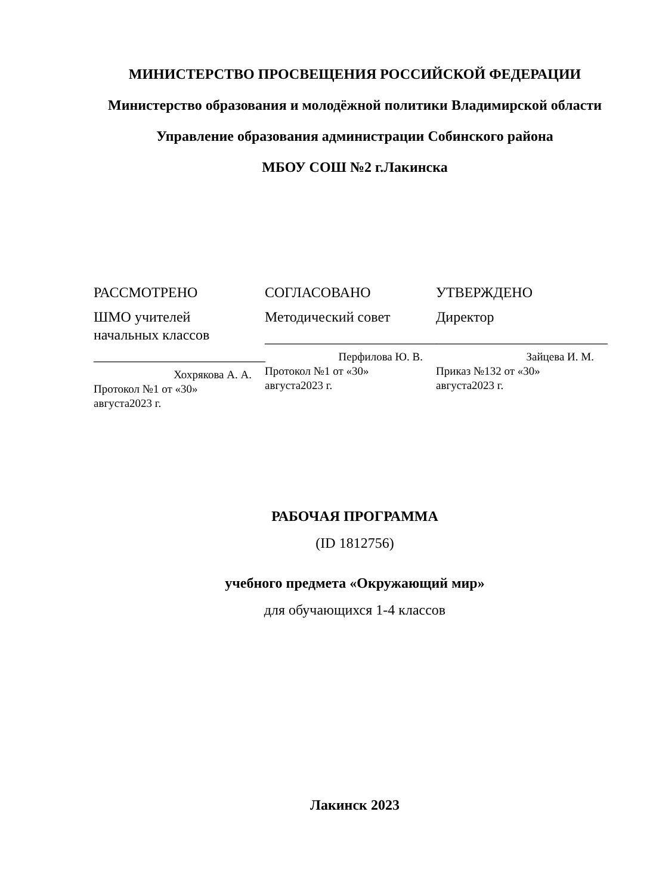МИНИСТЕРСТВО ПРОСВЕЩЕНИЯ РОССИЙСКОЙ ФЕДЕРАЦИИ
Министерство образования и молодёжной политики Владимирской области
Управление образования администрации Собинского района
МБОУ СОШ №2 г.Лакинска
РАССМОТРЕНО
ШМО учителей начальных классов
________________________
Хохрякова А. А.
Протокол №1 от «30» августа2023 г.
СОГЛАСОВАНО
Методический совет
________________________
Перфилова Ю. В.
Протокол №1 от «30» августа2023 г.
УТВЕРЖДЕНО
Директор
________________________
Зайцева И. М.
Приказ №132 от «30» августа2023 г.
РАБОЧАЯ ПРОГРАММА
(ID 1812756)
учебного предмета «Окружающий мир»
для обучающихся 1-4 классов
Лакинск 2023